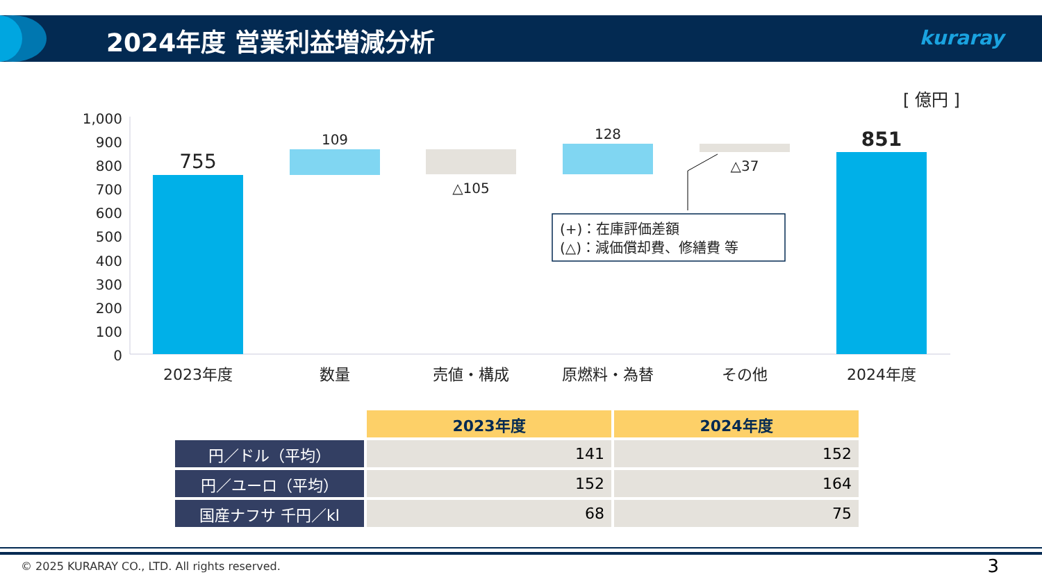2024年度 営業利益増減分析 kuraray
[ 億円 ]
1,000
900
800
700
600
500
400
300
200
100
0
755
109
△105
128
△37
851
2023年度
数量
売値・構成
原燃料・為替
その他
2024年度
(+)：在庫評価差額
(△)：減価償却費、修繕費 等
| | 2023年度 | 2024年度 |
| 円／ドル（平均） | 141 | 152 |
| 円／ユーロ（平均） | 152 | 164 |
| 国産ナフサ 千円／kl | 68 | 75 |
© 2025 KURARAY CO., LTD. All rights reserved.
3